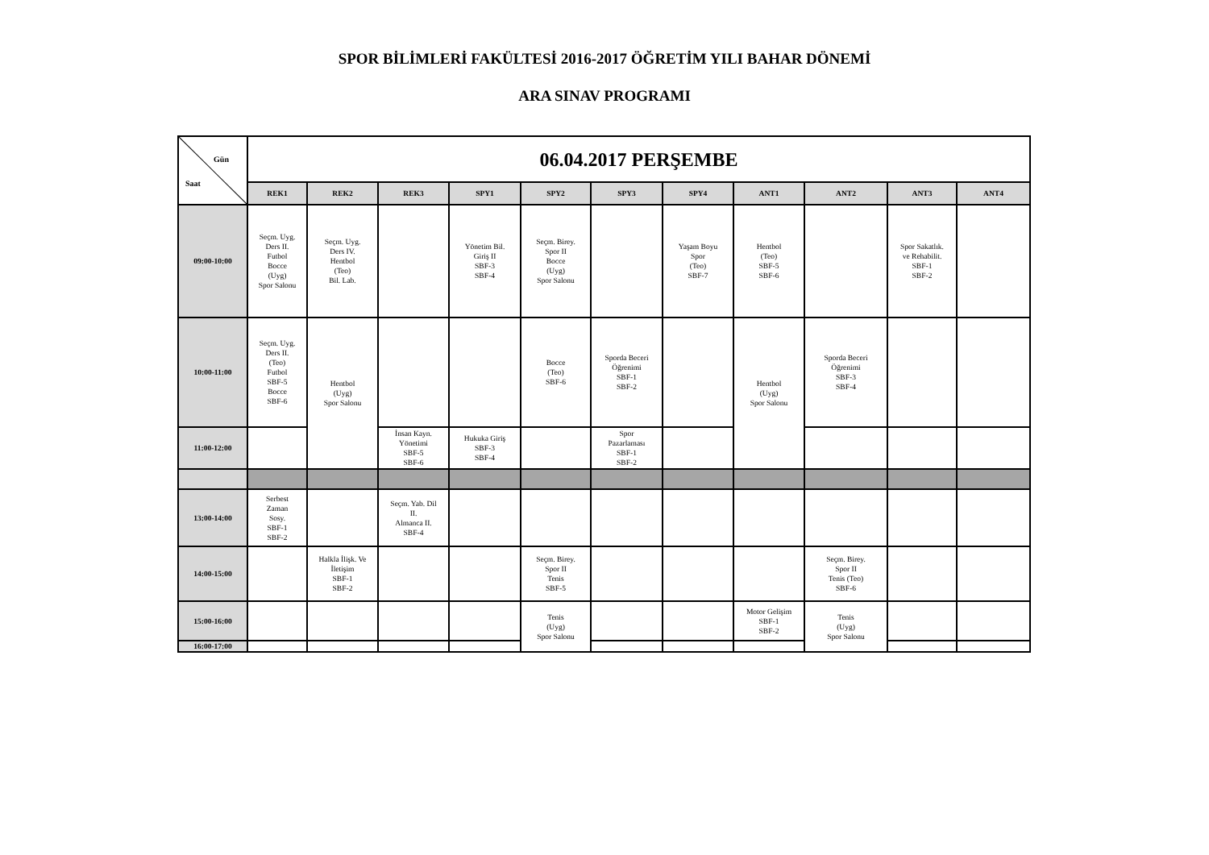SPOR BİLİMLERİ FAKÜLTESİ 2016-2017 ÖĞRETİM YILI BAHAR DÖNEMİ
ARA SINAV PROGRAMI
| Gün Saat | 06.04.2017 PERŞEMBE | | | | | | | | | | |
| | REK1 | REK2 | REK3 | SPY1 | SPY2 | SPY3 | SPY4 | ANT1 | ANT2 | ANT3 | ANT4 |
| 09:00-10:00 | Seçm. Uyg. Ders II. Futbol Bocce (Uyg) Spor Salonu | Seçm. Uyg. Ders IV. Hentbol (Teo) Bil. Lab. | | Yönetim Bil. Giriş II SBF-3 SBF-4 | Seçm. Birey. Spor II Bocce (Uyg) Spor Salonu | | Yaşam Boyu Spor (Teo) SBF-7 | Hentbol (Teo) SBF-5 SBF-6 | | Spor Sakatlık. ve Rehabilit. SBF-1 SBF-2 | |
| 10:00-11:00 | Seçm. Uyg. Ders II. (Teo) Futbol SBF-5 Bocce SBF-6 | Hentbol (Uyg) Spor Salonu | | | Bocce (Teo) SBF-6 | Sporda Beceri Öğrenimi SBF-1 SBF-2 | | Hentbol (Uyg) Spor Salonu | Sporda Beceri Öğrenimi SBF-3 SBF-4 | | |
| 11:00-12:00 | | | İnsan Kayn. Yönetimi SBF-5 SBF-6 | Hukuka Giriş SBF-3 SBF-4 | | Spor Pazarlaması SBF-1 SBF-2 | | | | | |
| 13:00-14:00 | Serbest Zaman Sosy. SBF-1 SBF-2 | | Seçm. Yab. Dil II. Almanca II. SBF-4 | | | | | | | | |
| 14:00-15:00 | | Halkla İlişk. Ve İletişim SBF-1 SBF-2 | | | Seçm. Birey. Spor II Tenis SBF-5 | | | | Seçm. Birey. Spor II Tenis (Teo) SBF-6 | | |
| 15:00-16:00 | | | | | Tenis (Uyg) Spor Salonu | | | Motor Gelişim SBF-1 SBF-2 | Tenis (Uyg) Spor Salonu | | |
| 16:00-17:00 | | | | | | | | | | | |